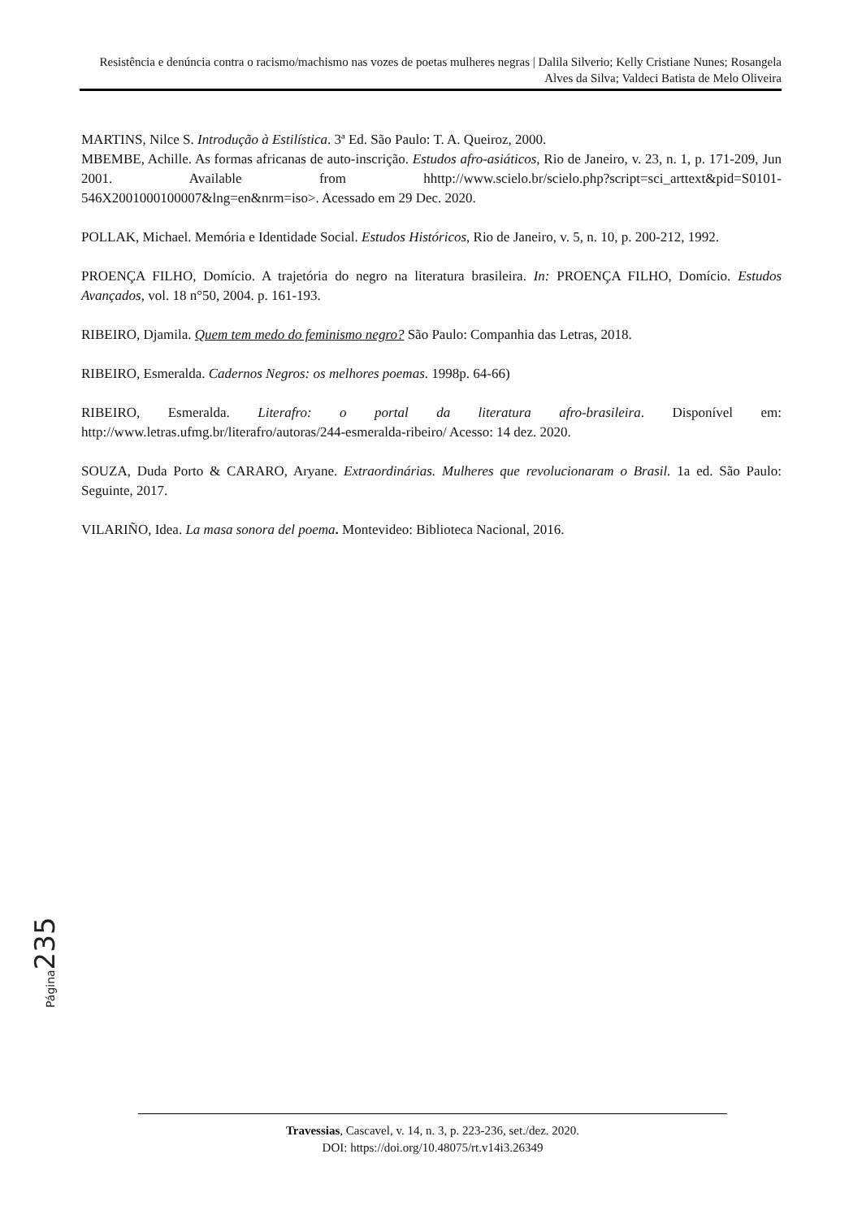Resistência e denúncia contra o racismo/machismo nas vozes de poetas mulheres negras | Dalila Silverio; Kelly Cristiane Nunes; Rosangela Alves da Silva; Valdeci Batista de Melo Oliveira
MARTINS, Nilce S. Introdução à Estilística. 3ª Ed. São Paulo: T. A. Queiroz, 2000.
MBEMBE, Achille. As formas africanas de auto-inscrição. Estudos afro-asiáticos, Rio de Janeiro, v. 23, n. 1, p. 171-209, Jun 2001. Available from hhttp://www.scielo.br/scielo.php?script=sci_arttext&pid=S0101-546X2001000100007&lng=en&nrm=iso>. Acessado em 29 Dec. 2020.
POLLAK, Michael. Memória e Identidade Social. Estudos Históricos, Rio de Janeiro, v. 5, n. 10, p. 200-212, 1992.
PROENÇA FILHO, Domício. A trajetória do negro na literatura brasileira. In: PROENÇA FILHO, Domício. Estudos Avançados, vol. 18 n°50, 2004. p. 161-193.
RIBEIRO, Djamila. Quem tem medo do feminismo negro? São Paulo: Companhia das Letras, 2018.
RIBEIRO, Esmeralda. Cadernos Negros: os melhores poemas. 1998p. 64-66)
RIBEIRO, Esmeralda. Literafro: o portal da literatura afro-brasileira. Disponível em: http://www.letras.ufmg.br/literafro/autoras/244-esmeralda-ribeiro/ Acesso: 14 dez. 2020.
SOUZA, Duda Porto & CARARO, Aryane. Extraordinárias. Mulheres que revolucionaram o Brasil. 1a ed. São Paulo: Seguinte, 2017.
VILARIÑO, Idea. La masa sonora del poema. Montevideo: Biblioteca Nacional, 2016.
Página 235
Travessias, Cascavel, v. 14, n. 3, p. 223-236, set./dez. 2020.
DOI: https://doi.org/10.48075/rt.v14i3.26349